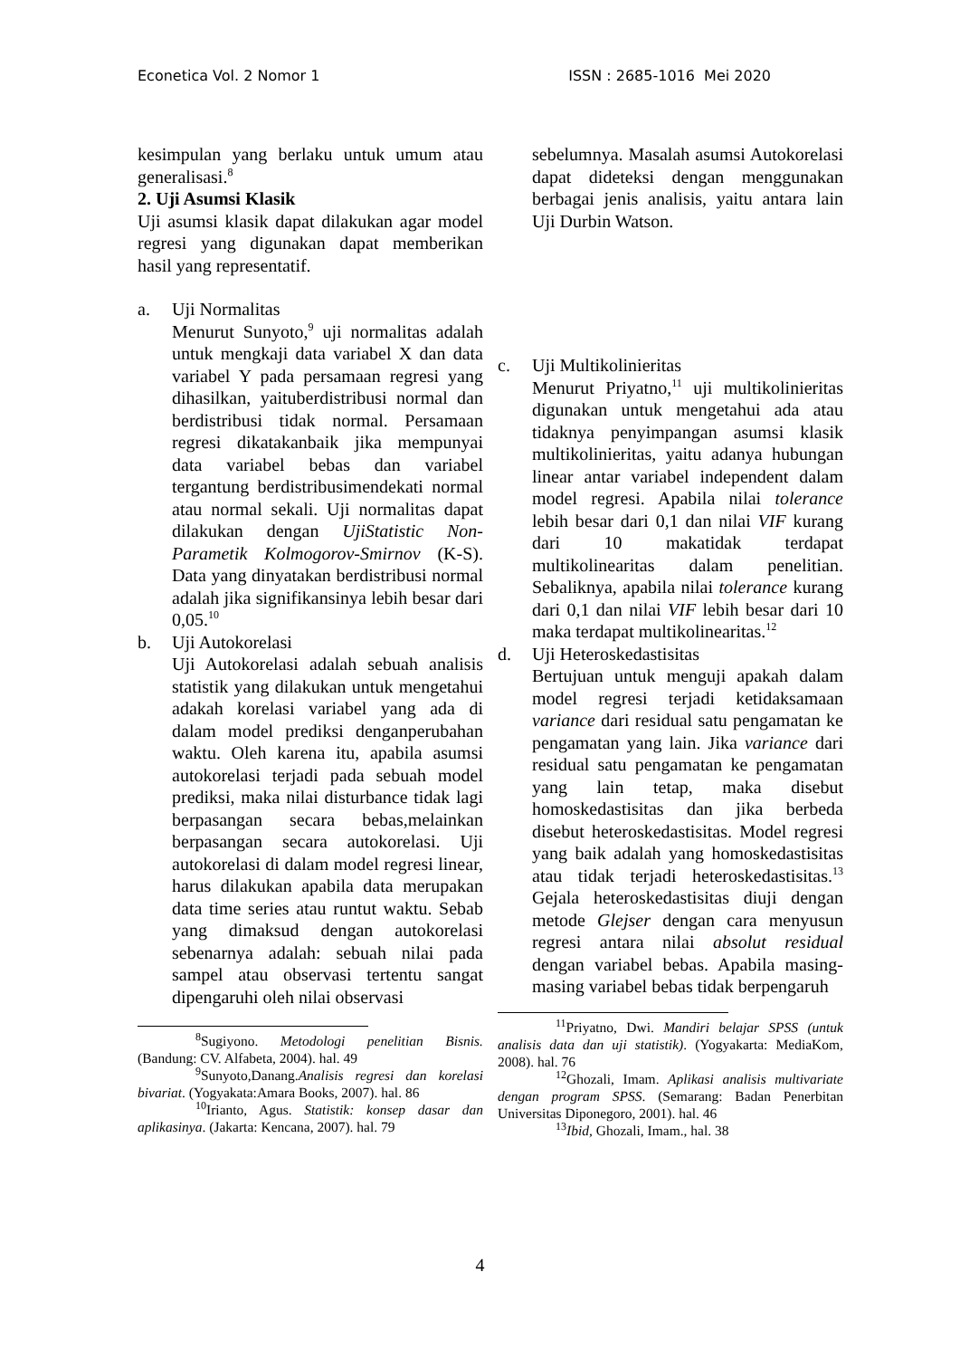Econetica Vol. 2 Nomor 1 ISSN : 2685-1016 Mei 2020
kesimpulan yang berlaku untuk umum atau generalisasi.<sup>8</sup>
2. Uji Asumsi Klasik
Uji asumsi klasik dapat dilakukan agar model regresi yang digunakan dapat memberikan hasil yang representatif.
a. Uji Normalitas
Menurut Sunyoto,<sup>9</sup> uji normalitas adalah untuk mengkaji data variabel X dan data variabel Y pada persamaan regresi yang dihasilkan, yaituberdistribusi normal dan berdistribusi tidak normal. Persamaan regresi dikatakanbaik jika mempunyai data variabel bebas dan variabel tergantung berdistribusimendekati normal atau normal sekali. Uji normalitas dapat dilakukan dengan UjiStatistic Non-Parametik Kolmogorov-Smirnov (K-S). Data yang dinyatakan berdistribusi normal adalah jika signifikansinya lebih besar dari 0,05.<sup>10</sup>
b. Uji Autokorelasi
Uji Autokorelasi adalah sebuah analisis statistik yang dilakukan untuk mengetahui adakah korelasi variabel yang ada di dalam model prediksi denganperubahan waktu. Oleh karena itu, apabila asumsi autokorelasi terjadi pada sebuah model prediksi, maka nilai disturbance tidak lagi berpasangan secara bebas,melainkan berpasangan secara autokorelasi. Uji autokorelasi di dalam model regresi linear, harus dilakukan apabila data merupakan data time series atau runtut waktu. Sebab yang dimaksud dengan autokorelasi sebenarnya adalah: sebuah nilai pada sampel atau observasi tertentu sangat dipengaruhi oleh nilai observasi
<sup>8</sup> Sugiyono. Metodologi penelitian Bisnis. (Bandung: CV. Alfabeta, 2004). hal. 49
<sup>9</sup> Sunyoto,Danang.Analisis regresi dan korelasi bivariat. (Yogyakata:Amara Books, 2007). hal. 86
<sup>10</sup> Irianto, Agus. Statistik: konsep dasar dan aplikasinya. (Jakarta: Kencana, 2007). hal. 79
sebelumnya. Masalah asumsi Autokorelasi dapat dideteksi dengan menggunakan berbagai jenis analisis, yaitu antara lain Uji Durbin Watson.
c. Uji Multikolinieritas
Menurut Priyatno,<sup>11</sup> uji multikolinieritas digunakan untuk mengetahui ada atau tidaknya penyimpangan asumsi klasik multikolinieritas, yaitu adanya hubungan linear antar variabel independent dalam model regresi. Apabila nilai tolerance lebih besar dari 0,1 dan nilai VIF kurang dari 10 makatidak terdapat multikolinearitas dalam penelitian. Sebaliknya, apabila nilai tolerance kurang dari 0,1 dan nilai VIF lebih besar dari 10 maka terdapat multikolinearitas.<sup>12</sup>
d. Uji Heteroskedastisitas
Bertujuan untuk menguji apakah dalam model regresi terjadi ketidaksamaan variance dari residual satu pengamatan ke pengamatan yang lain. Jika variance dari residual satu pengamatan ke pengamatan yang lain tetap, maka disebut homoskedastisitas dan jika berbeda disebut heteroskedastisitas. Model regresi yang baik adalah yang homoskedastisitas atau tidak terjadi heteroskedastisitas.<sup>13</sup> Gejala heteroskedastisitas diuji dengan metode Glejser dengan cara menyusun regresi antara nilai absolut residual dengan variabel bebas. Apabila masing-masing variabel bebas tidak berpengaruh
<sup>11</sup> Priyatno, Dwi. Mandiri belajar SPSS (untuk analisis data dan uji statistik). (Yogyakarta: MediaKom, 2008). hal. 76
<sup>12</sup> Ghozali, Imam. Aplikasi analisis multivariate dengan program SPSS. (Semarang: Badan Penerbitan Universitas Diponegoro, 2001). hal. 46
<sup>13</sup> Ibid, Ghozali, Imam., hal. 38
4